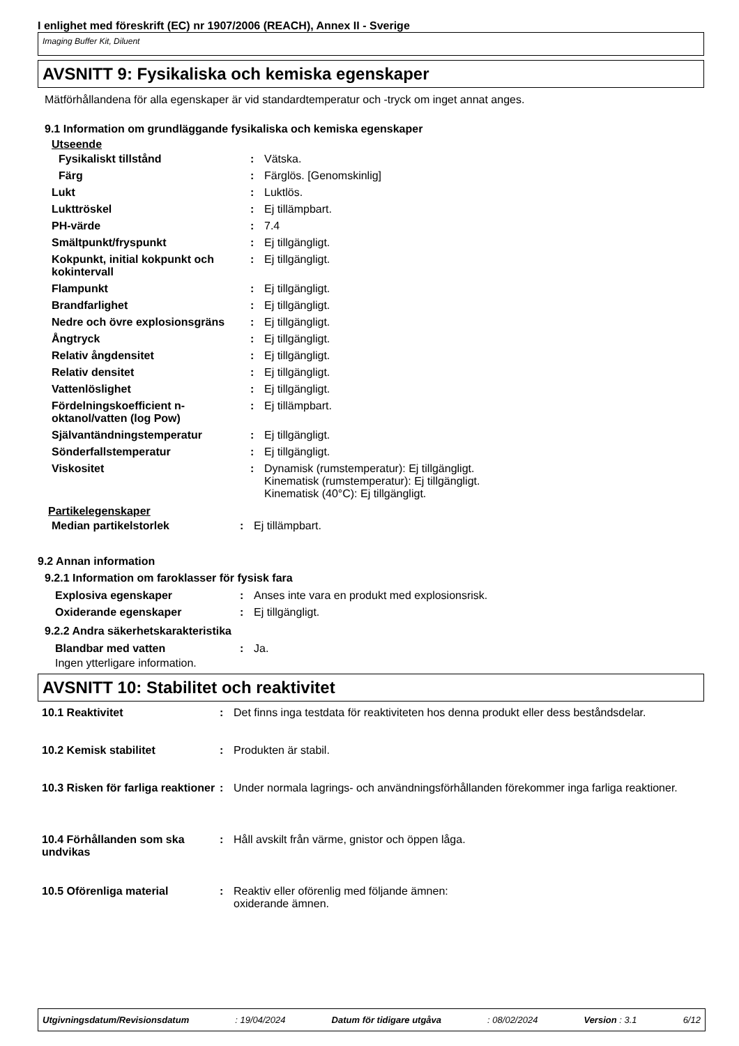I enlighet med föreskrift (EC) nr 1907/2006 (REACH), Annex II - Sverige
Imaging Buffer Kit, Diluent
AVSNITT 9: Fysikaliska och kemiska egenskaper
Mätförhållandena för alla egenskaper är vid standardtemperatur och -tryck om inget annat anges.
9.1 Information om grundläggande fysikaliska och kemiska egenskaper
Utseende
| Fysikaliskt tillstånd | : | Vätska. |
| Färg | : | Färglös. [Genomskinlig] |
| Lukt | : | Luktlös. |
| Lukttröskel | : | Ej tillämpbart. |
| PH-värde | : | 7.4 |
| Smältpunkt/fryspunkt | : | Ej tillgängligt. |
| Kokpunkt, initial kokpunkt och kokintervall | : | Ej tillgängligt. |
| Flampunkt | : | Ej tillgängligt. |
| Brandfarlighet | : | Ej tillgängligt. |
| Nedre och övre explosionsgräns | : | Ej tillgängligt. |
| Ångtryck | : | Ej tillgängligt. |
| Relativ ångdensitet | : | Ej tillgängligt. |
| Relativ densitet | : | Ej tillgängligt. |
| Vattenlöslighet | : | Ej tillgängligt. |
| Fördelningskoefficient n-oktanol/vatten (log Pow) | : | Ej tillämpbart. |
| Självantändningstemperatur | : | Ej tillgängligt. |
| Sönderfallstemperatur | : | Ej tillgängligt. |
| Viskositet | : | Dynamisk (rumstemperatur): Ej tillgängligt. Kinematisk (rumstemperatur): Ej tillgängligt. Kinematisk (40°C): Ej tillgängligt. |
Partikelegenskaper
| Median partikelstorlek | : | Ej tillämpbart. |
9.2 Annan information
9.2.1 Information om faroklasser för fysisk fara
| Explosiva egenskaper | : | Anses inte vara en produkt med explosionsrisk. |
| Oxiderande egenskaper | : | Ej tillgängligt. |
9.2.2 Andra säkerhetskarakteristika
| Blandbar med vatten | : | Ja. |
Ingen ytterligare information.
AVSNITT 10: Stabilitet och reaktivitet
| 10.1 Reaktivitet | : | Det finns inga testdata för reaktiviteten hos denna produkt eller dess beståndsdelar. |
| 10.2 Kemisk stabilitet | : | Produkten är stabil. |
| 10.3 Risken för farliga reaktioner | : | Under normala lagrings- och användningsförhållanden förekommer inga farliga reaktioner. |
| 10.4 Förhållanden som ska undvikas | : | Håll avskilt från värme, gnistor och öppen låga. |
| 10.5 Oförenliga material | : | Reaktiv eller oförenlig med följande ämnen: oxiderande ämnen. |
Utgivningsdatum/Revisionsdatum: 19/04/2024 Datum för tidigare utgåva: 08/02/2024 Version : 3.1 6/12